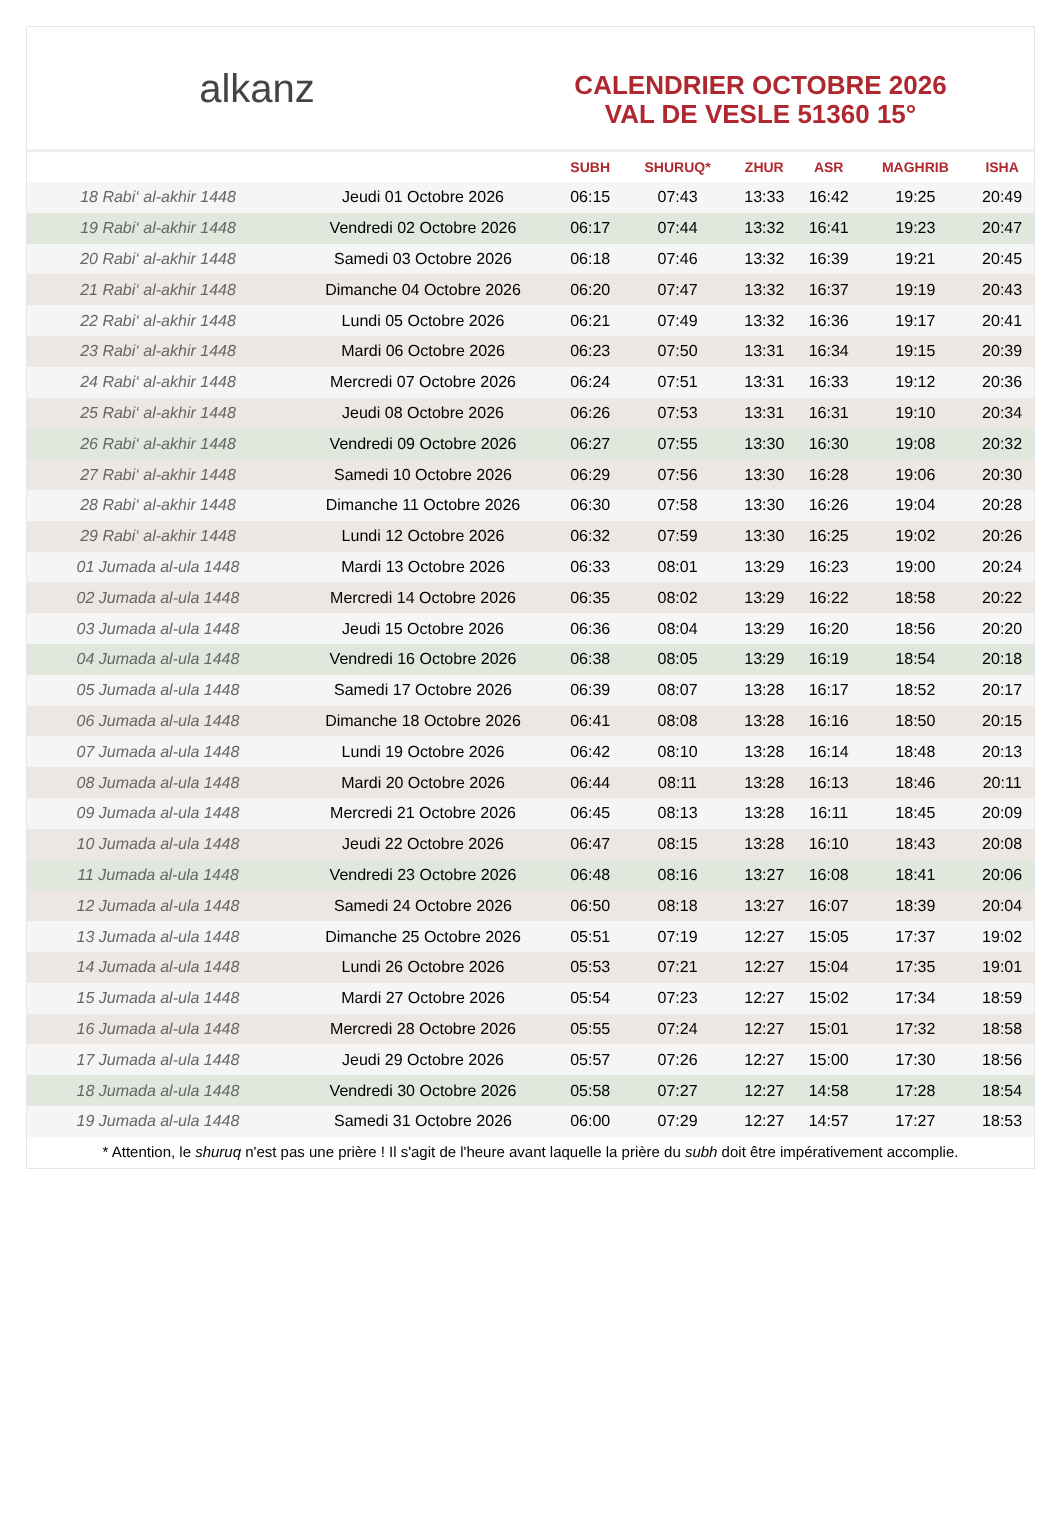alkanz
CALENDRIER OCTOBRE 2026
VAL DE VESLE 51360 15°
| | | SUBH | SHURUQ* | ZHUR | ASR | MAGHRIB | ISHA |
| --- | --- | --- | --- | --- | --- | --- | --- |
| 18 Rabi‘ al-akhir 1448 | Jeudi 01 Octobre 2026 | 06:15 | 07:43 | 13:33 | 16:42 | 19:25 | 20:49 |
| 19 Rabi‘ al-akhir 1448 | Vendredi 02 Octobre 2026 | 06:17 | 07:44 | 13:32 | 16:41 | 19:23 | 20:47 |
| 20 Rabi‘ al-akhir 1448 | Samedi 03 Octobre 2026 | 06:18 | 07:46 | 13:32 | 16:39 | 19:21 | 20:45 |
| 21 Rabi‘ al-akhir 1448 | Dimanche 04 Octobre 2026 | 06:20 | 07:47 | 13:32 | 16:37 | 19:19 | 20:43 |
| 22 Rabi‘ al-akhir 1448 | Lundi 05 Octobre 2026 | 06:21 | 07:49 | 13:32 | 16:36 | 19:17 | 20:41 |
| 23 Rabi‘ al-akhir 1448 | Mardi 06 Octobre 2026 | 06:23 | 07:50 | 13:31 | 16:34 | 19:15 | 20:39 |
| 24 Rabi‘ al-akhir 1448 | Mercredi 07 Octobre 2026 | 06:24 | 07:51 | 13:31 | 16:33 | 19:12 | 20:36 |
| 25 Rabi‘ al-akhir 1448 | Jeudi 08 Octobre 2026 | 06:26 | 07:53 | 13:31 | 16:31 | 19:10 | 20:34 |
| 26 Rabi‘ al-akhir 1448 | Vendredi 09 Octobre 2026 | 06:27 | 07:55 | 13:30 | 16:30 | 19:08 | 20:32 |
| 27 Rabi‘ al-akhir 1448 | Samedi 10 Octobre 2026 | 06:29 | 07:56 | 13:30 | 16:28 | 19:06 | 20:30 |
| 28 Rabi‘ al-akhir 1448 | Dimanche 11 Octobre 2026 | 06:30 | 07:58 | 13:30 | 16:26 | 19:04 | 20:28 |
| 29 Rabi‘ al-akhir 1448 | Lundi 12 Octobre 2026 | 06:32 | 07:59 | 13:30 | 16:25 | 19:02 | 20:26 |
| 01 Jumada al-ula 1448 | Mardi 13 Octobre 2026 | 06:33 | 08:01 | 13:29 | 16:23 | 19:00 | 20:24 |
| 02 Jumada al-ula 1448 | Mercredi 14 Octobre 2026 | 06:35 | 08:02 | 13:29 | 16:22 | 18:58 | 20:22 |
| 03 Jumada al-ula 1448 | Jeudi 15 Octobre 2026 | 06:36 | 08:04 | 13:29 | 16:20 | 18:56 | 20:20 |
| 04 Jumada al-ula 1448 | Vendredi 16 Octobre 2026 | 06:38 | 08:05 | 13:29 | 16:19 | 18:54 | 20:18 |
| 05 Jumada al-ula 1448 | Samedi 17 Octobre 2026 | 06:39 | 08:07 | 13:28 | 16:17 | 18:52 | 20:17 |
| 06 Jumada al-ula 1448 | Dimanche 18 Octobre 2026 | 06:41 | 08:08 | 13:28 | 16:16 | 18:50 | 20:15 |
| 07 Jumada al-ula 1448 | Lundi 19 Octobre 2026 | 06:42 | 08:10 | 13:28 | 16:14 | 18:48 | 20:13 |
| 08 Jumada al-ula 1448 | Mardi 20 Octobre 2026 | 06:44 | 08:11 | 13:28 | 16:13 | 18:46 | 20:11 |
| 09 Jumada al-ula 1448 | Mercredi 21 Octobre 2026 | 06:45 | 08:13 | 13:28 | 16:11 | 18:45 | 20:09 |
| 10 Jumada al-ula 1448 | Jeudi 22 Octobre 2026 | 06:47 | 08:15 | 13:28 | 16:10 | 18:43 | 20:08 |
| 11 Jumada al-ula 1448 | Vendredi 23 Octobre 2026 | 06:48 | 08:16 | 13:27 | 16:08 | 18:41 | 20:06 |
| 12 Jumada al-ula 1448 | Samedi 24 Octobre 2026 | 06:50 | 08:18 | 13:27 | 16:07 | 18:39 | 20:04 |
| 13 Jumada al-ula 1448 | Dimanche 25 Octobre 2026 | 05:51 | 07:19 | 12:27 | 15:05 | 17:37 | 19:02 |
| 14 Jumada al-ula 1448 | Lundi 26 Octobre 2026 | 05:53 | 07:21 | 12:27 | 15:04 | 17:35 | 19:01 |
| 15 Jumada al-ula 1448 | Mardi 27 Octobre 2026 | 05:54 | 07:23 | 12:27 | 15:02 | 17:34 | 18:59 |
| 16 Jumada al-ula 1448 | Mercredi 28 Octobre 2026 | 05:55 | 07:24 | 12:27 | 15:01 | 17:32 | 18:58 |
| 17 Jumada al-ula 1448 | Jeudi 29 Octobre 2026 | 05:57 | 07:26 | 12:27 | 15:00 | 17:30 | 18:56 |
| 18 Jumada al-ula 1448 | Vendredi 30 Octobre 2026 | 05:58 | 07:27 | 12:27 | 14:58 | 17:28 | 18:54 |
| 19 Jumada al-ula 1448 | Samedi 31 Octobre 2026 | 06:00 | 07:29 | 12:27 | 14:57 | 17:27 | 18:53 |
* Attention, le shuruq n'est pas une prière ! Il s'agit de l'heure avant laquelle la prière du subh doit être impérativement accomplie.